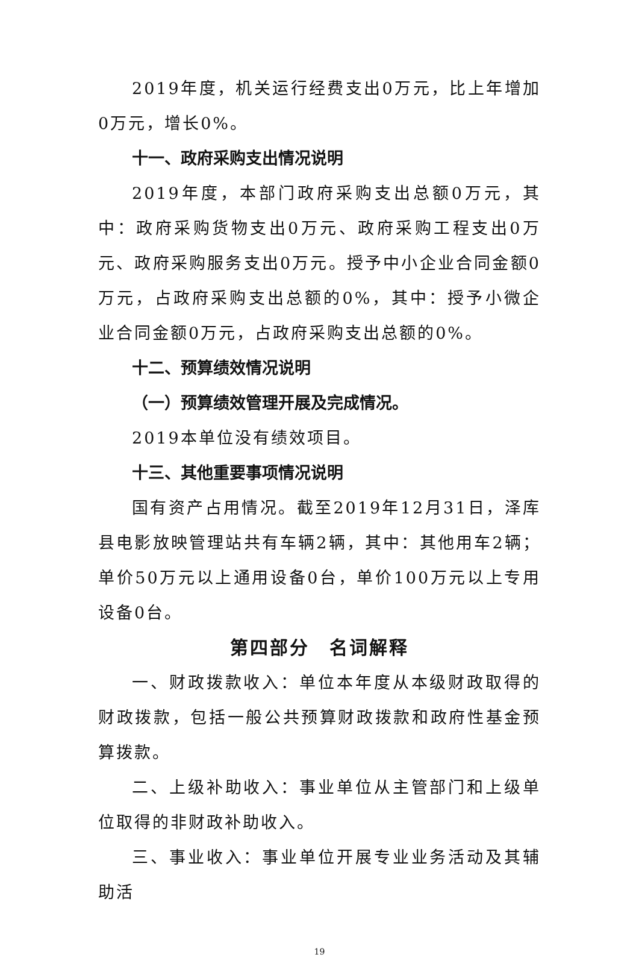2019年度，机关运行经费支出0万元，比上年增加0万元，增长0%。
十一、政府采购支出情况说明
2019年度，本部门政府采购支出总额0万元，其中：政府采购货物支出0万元、政府采购工程支出0万元、政府采购服务支出0万元。授予中小企业合同金额0万元，占政府采购支出总额的0%，其中：授予小微企业合同金额0万元，占政府采购支出总额的0%。
十二、预算绩效情况说明
（一）预算绩效管理开展及完成情况。
2019本单位没有绩效项目。
十三、其他重要事项情况说明
国有资产占用情况。截至2019年12月31日，泽库县电影放映管理站共有车辆2辆，其中：其他用车2辆；单价50万元以上通用设备0台，单价100万元以上专用设备0台。
第四部分　名词解释
一、财政拨款收入：单位本年度从本级财政取得的财政拨款，包括一般公共预算财政拨款和政府性基金预算拨款。
二、上级补助收入：事业单位从主管部门和上级单位取得的非财政补助收入。
三、事业收入：事业单位开展专业业务活动及其辅助活
19